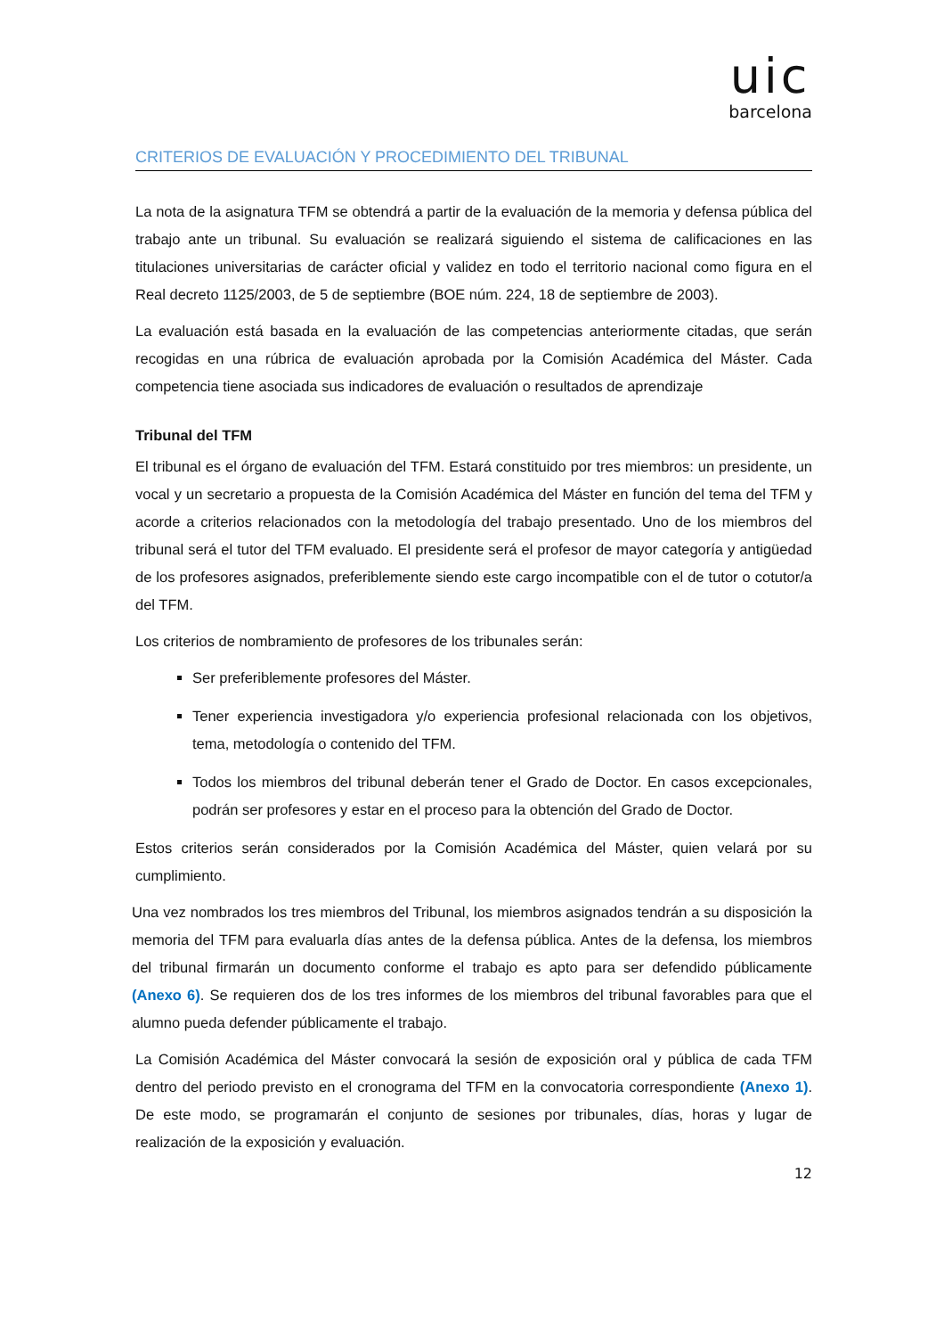uic
barcelona
CRITERIOS DE EVALUACIÓN Y PROCEDIMIENTO DEL TRIBUNAL
La nota de la asignatura TFM se obtendrá a partir de la evaluación de la memoria y defensa pública del trabajo ante un tribunal. Su evaluación se realizará siguiendo el sistema de calificaciones en las titulaciones universitarias de carácter oficial y validez en todo el territorio nacional como figura en el Real decreto 1125/2003, de 5 de septiembre (BOE núm. 224, 18 de septiembre de 2003).
La evaluación está basada en la evaluación de las competencias anteriormente citadas, que serán recogidas en una rúbrica de evaluación aprobada por la Comisión Académica del Máster. Cada competencia tiene asociada sus indicadores de evaluación o resultados de aprendizaje
Tribunal del TFM
El tribunal es el órgano de evaluación del TFM. Estará constituido por tres miembros: un presidente, un vocal y un secretario a propuesta de la Comisión Académica del Máster en función del tema del TFM y acorde a criterios relacionados con la metodología del trabajo presentado. Uno de los miembros del tribunal será el tutor del TFM evaluado. El presidente será el profesor de mayor categoría y antigüedad de los profesores asignados, preferiblemente siendo este cargo incompatible con el de tutor o cotutor/a del TFM.
Los criterios de nombramiento de profesores de los tribunales serán:
Ser preferiblemente profesores del Máster.
Tener experiencia investigadora y/o experiencia profesional relacionada con los objetivos, tema, metodología o contenido del TFM.
Todos los miembros del tribunal deberán tener el Grado de Doctor. En casos excepcionales, podrán ser profesores y estar en el proceso para la obtención del Grado de Doctor.
Estos criterios serán considerados por la Comisión Académica del Máster, quien velará por su cumplimiento.
Una vez nombrados los tres miembros del Tribunal, los miembros asignados tendrán a su disposición la memoria del TFM para evaluarla días antes de la defensa pública. Antes de la defensa, los miembros del tribunal firmarán un documento conforme el trabajo es apto para ser defendido públicamente (Anexo 6). Se requieren dos de los tres informes de los miembros del tribunal favorables para que el alumno pueda defender públicamente el trabajo.
La Comisión Académica del Máster convocará la sesión de exposición oral y pública de cada TFM dentro del periodo previsto en el cronograma del TFM en la convocatoria correspondiente (Anexo 1). De este modo, se programarán el conjunto de sesiones por tribunales, días, horas y lugar de realización de la exposición y evaluación.
12